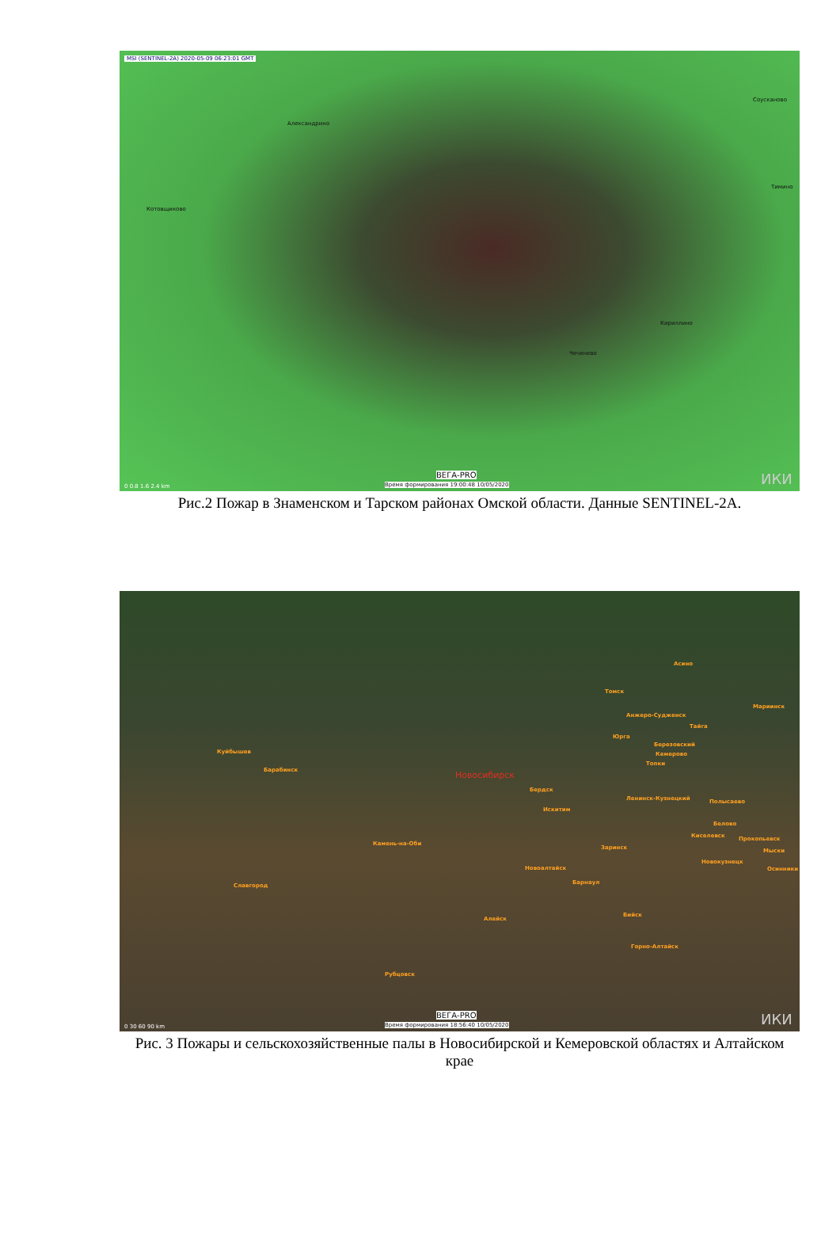MSI (SENTINEL-2A) 2020-05-09 06:23:01 GMT
Александрино
Соусканово
Тимино
Котовщиково
Кириллино
Чеченево
0 0.8 1.6 2.4 km
ВЕГА-PRO
Время формирования 19:00:48 10/05/2020 ИКИ
Рис.2 Пожар в Знаменском и Тарском районах Омской области. Данные SENTINEL-2A.
Асино
Томск
Мариинск
Анжеро-Судженск
Тайга
Юрга
Березовский
Кемерово
Топки
Куйбышев
Барабинск Новосибирск
Бердск
Ленинск-Кузнецкий Полысаево
Искитим
Белово
Киселевск Прокопьевск
Камень-на-Оби
Заринск Мыски
Новокузнецк
Осинники Новоалтайск
Славгород Барнаул
Алейск
Бийск
Горно-Алтайск
Рубцовск
0 30 60 90 km
ВЕГА-PRO
Время формирования 18:56:40 10/05/2020 ИКИ
Рис. 3 Пожары и сельскохозяйственные палы в Новосибирской и Кемеровской областях и Алтайском крае